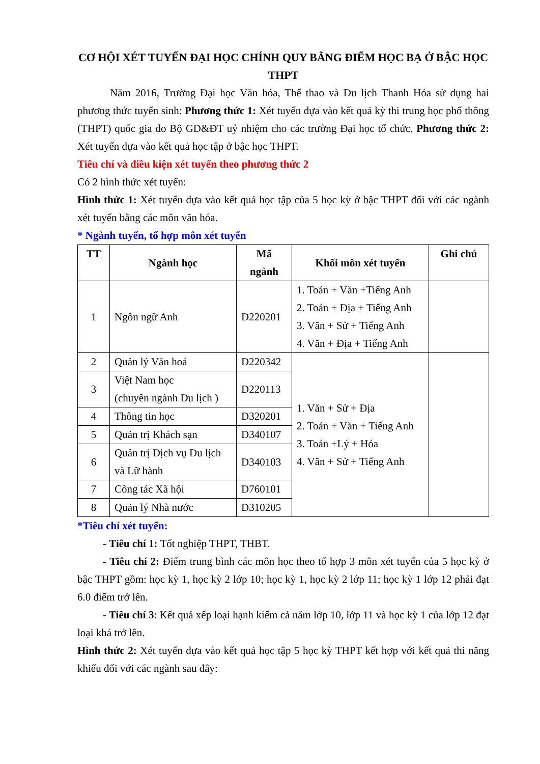CƠ HỘI XÉT TUYỂN ĐẠI HỌC CHÍNH QUY BẰNG ĐIỂM HỌC BẠ Ở BẬC HỌC THPT
Năm 2016, Trường Đại học Văn hóa, Thể thao và Du lịch Thanh Hóa sử dụng hai phương thức tuyển sinh: Phương thức 1: Xét tuyển dựa vào kết quả kỳ thi trung học phổ thông (THPT) quốc gia do Bộ GD&ĐT uỷ nhiệm cho các trường Đại học tổ chức. Phương thức 2: Xét tuyển dựa vào kết quả học tập ở bậc học THPT.
Tiêu chí và điều kiện xét tuyển theo phương thức 2
Có 2 hình thức xét tuyển:
Hình thức 1: Xét tuyển dựa vào kết quả học tập của 5 học kỳ ở bậc THPT đối với các ngành xét tuyển bằng các môn văn hóa.
* Ngành tuyển, tổ hợp môn xét tuyển
| TT | Ngành học | Mã ngành | Khối môn xét tuyển | Ghi chú |
| --- | --- | --- | --- | --- |
| 1 | Ngôn ngữ Anh | D220201 | 1. Toán + Văn +Tiếng Anh 2. Toán + Địa + Tiếng Anh 3. Văn + Sử + Tiếng Anh 4. Văn + Địa + Tiếng Anh | |
| 2 | Quản lý Văn hoá | D220342 | 1. Văn + Sử + Địa 2. Toán + Văn + Tiếng Anh 3. Toán +Lý + Hóa 4. Văn + Sử + Tiếng Anh | |
| 3 | Việt Nam học (chuyên ngành Du lịch ) | D220113 | | |
| 4 | Thông tin học | D320201 | | |
| 5 | Quản trị Khách sạn | D340107 | | |
| 6 | Quản trị Dịch vụ Du lịch và Lữ hành | D340103 | | |
| 7 | Công tác Xã hội | D760101 | | |
| 8 | Quản lý Nhà nước | D310205 | | |
*Tiêu chí xét tuyển:
- Tiêu chí 1: Tốt nghiệp THPT, THBT.
- Tiêu chí 2: Điểm trung bình các môn học theo tổ hợp 3 môn xét tuyển của 5 học kỳ ở bậc THPT gồm: học kỳ 1, học kỳ 2 lớp 10; học kỳ 1, học kỳ 2 lớp 11; học kỳ 1 lớp 12 phải đạt 6.0 điểm trở lên.
- Tiêu chí 3: Kết quả xếp loại hạnh kiểm cả năm lớp 10, lớp 11 và học kỳ 1 của lớp 12 đạt loại khá trở lên.
Hình thức 2: Xét tuyển dựa vào kết quả học tập 5 học kỳ THPT kết hợp với kết quả thi năng khiếu đối với các ngành sau đây: